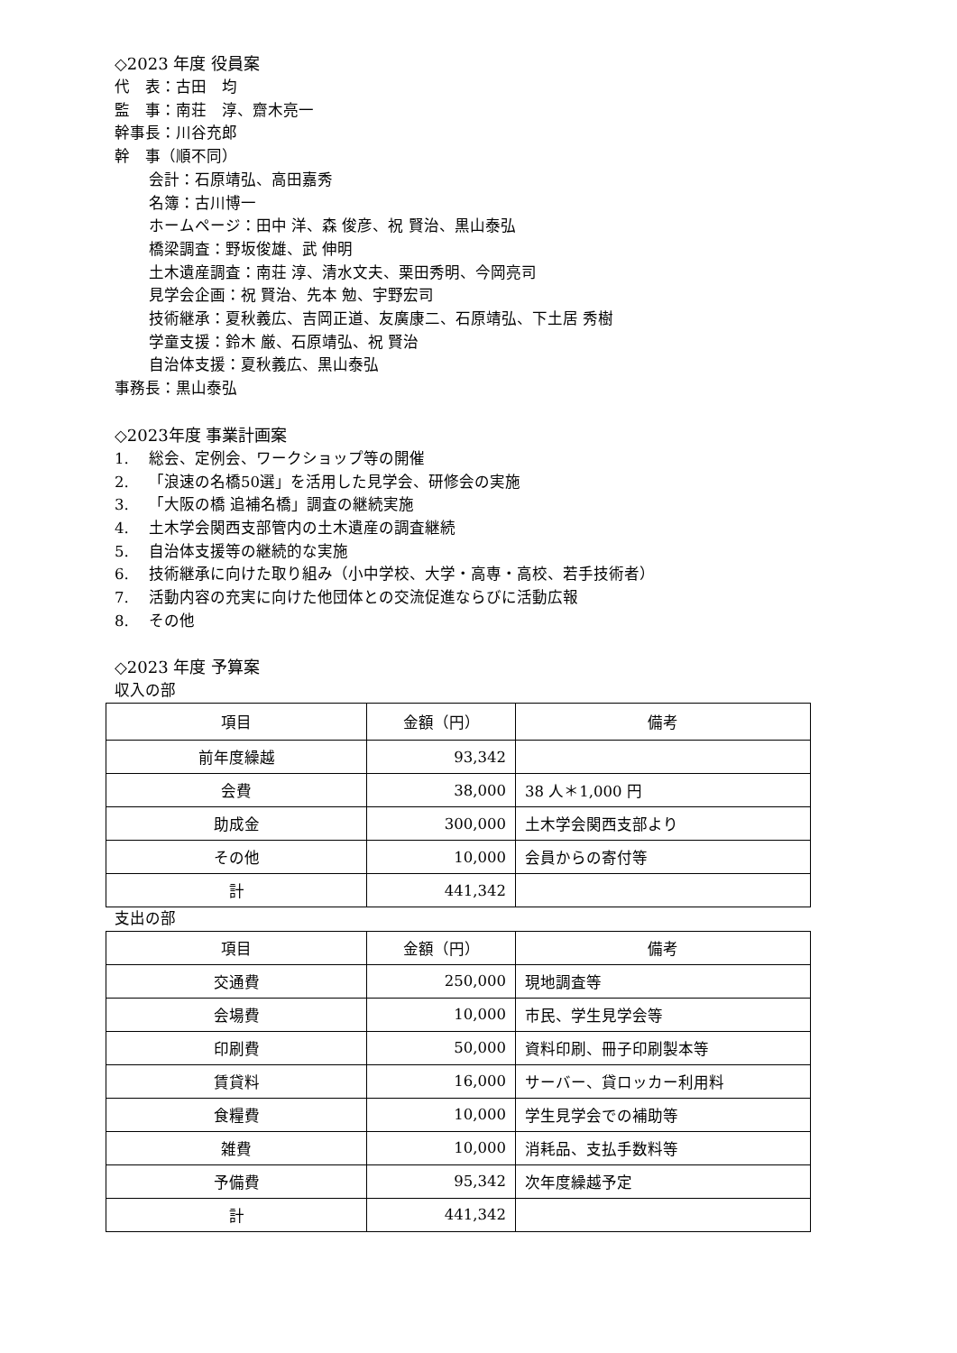◇2023 年度 役員案
代　表：古田　均
監　事：南荘　淳、齋木亮一
幹事長：川谷充郎
幹　事（順不同）
会計：石原靖弘、高田嘉秀
名簿：古川博一
ホームページ：田中 洋、森 俊彦、祝 賢治、黒山泰弘
橋梁調査：野坂俊雄、武 伸明
土木遺産調査：南荘 淳、清水文夫、栗田秀明、今岡亮司
見学会企画：祝 賢治、先本 勉、宇野宏司
技術継承：夏秋義広、吉岡正道、友廣康二、石原靖弘、下土居 秀樹
学童支援：鈴木 厳、石原靖弘、祝 賢治
自治体支援：夏秋義広、黒山泰弘
事務長：黒山泰弘
◇2023年度 事業計画案
1. 総会、定例会、ワークショップ等の開催
2. 「浪速の名橋50選」を活用した見学会、研修会の実施
3. 「大阪の橋 追補名橋」調査の継続実施
4. 土木学会関西支部管内の土木遺産の調査継続
5. 自治体支援等の継続的な実施
6. 技術継承に向けた取り組み（小中学校、大学・高専・高校、若手技術者）
7. 活動内容の充実に向けた他団体との交流促進ならびに活動広報
8. その他
◇2023 年度 予算案
収入の部
| 項目 | 金額（円） | 備考 |
| 前年度繰越 | 93,342 | |
| 会費 | 38,000 | 38 人＊1,000 円 |
| 助成金 | 300,000 | 土木学会関西支部より |
| その他 | 10,000 | 会員からの寄付等 |
| 計 | 441,342 | |
支出の部
| 項目 | 金額（円） | 備考 |
| 交通費 | 250,000 | 現地調査等 |
| 会場費 | 10,000 | 市民、学生見学会等 |
| 印刷費 | 50,000 | 資料印刷、冊子印刷製本等 |
| 賃貸料 | 16,000 | サーバー、貸ロッカー利用料 |
| 食糧費 | 10,000 | 学生見学会での補助等 |
| 雑費 | 10,000 | 消耗品、支払手数料等 |
| 予備費 | 95,342 | 次年度繰越予定 |
| 計 | 441,342 | |